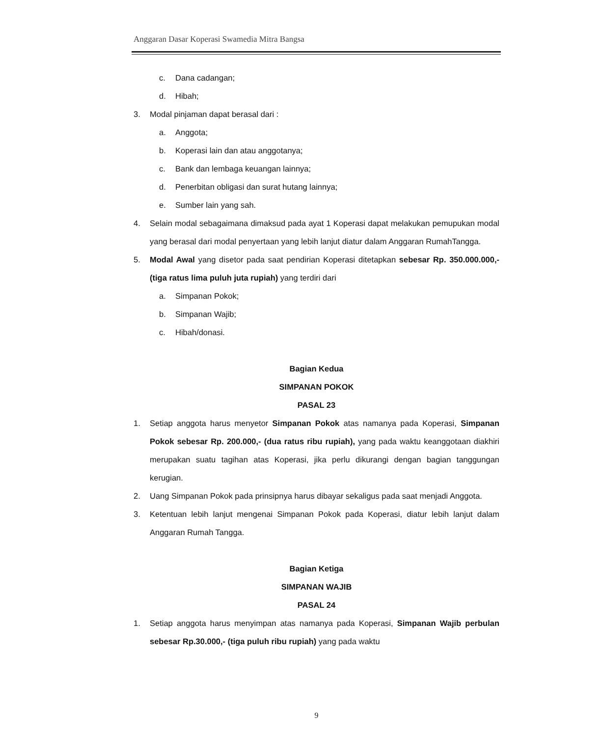Anggaran Dasar Koperasi Swamedia Mitra Bangsa
c. Dana cadangan;
d. Hibah;
3. Modal pinjaman dapat berasal dari :
a. Anggota;
b. Koperasi lain dan atau anggotanya;
c. Bank dan lembaga keuangan lainnya;
d. Penerbitan obligasi dan surat hutang lainnya;
e. Sumber lain yang sah.
4. Selain modal sebagaimana dimaksud pada ayat 1 Koperasi dapat melakukan pemupukan modal yang berasal dari modal penyertaan yang lebih lanjut diatur dalam Anggaran RumahTangga.
5. Modal Awal yang disetor pada saat pendirian Koperasi ditetapkan sebesar Rp. 350.000.000,- (tiga ratus lima puluh juta rupiah) yang terdiri dari
a. Simpanan Pokok;
b. Simpanan Wajib;
c. Hibah/donasi.
Bagian Kedua
SIMPANAN POKOK
PASAL 23
1. Setiap anggota harus menyetor Simpanan Pokok atas namanya pada Koperasi, Simpanan Pokok sebesar Rp. 200.000,- (dua ratus ribu rupiah), yang pada waktu keanggotaan diakhiri merupakan suatu tagihan atas Koperasi, jika perlu dikurangi dengan bagian tanggungan kerugian.
2. Uang Simpanan Pokok pada prinsipnya harus dibayar sekaligus pada saat menjadi Anggota.
3. Ketentuan lebih lanjut mengenai Simpanan Pokok pada Koperasi, diatur lebih lanjut dalam Anggaran Rumah Tangga.
Bagian Ketiga
SIMPANAN WAJIB
PASAL 24
1. Setiap anggota harus menyimpan atas namanya pada Koperasi, Simpanan Wajib perbulan sebesar Rp.30.000,- (tiga puluh ribu rupiah) yang pada waktu
9